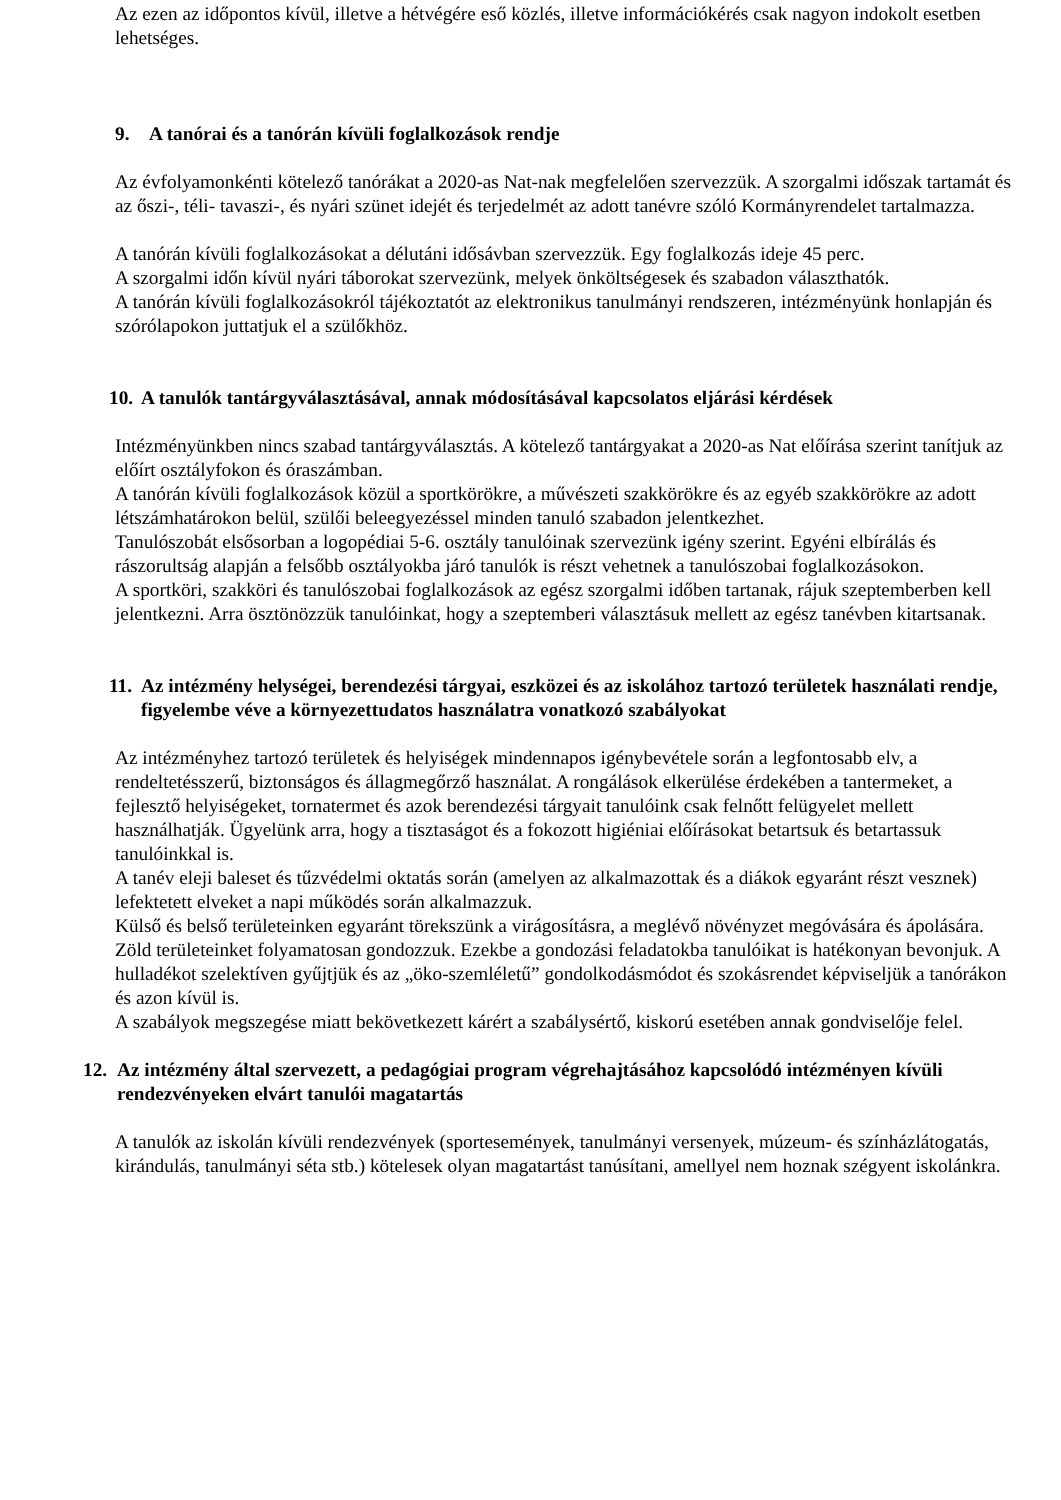Az ezen az időpontos kívül, illetve a hétvégére eső közlés, illetve információkérés csak nagyon indokolt esetben lehetséges.
9. A tanórai és a tanórán kívüli foglalkozások rendje
Az évfolyamonkénti kötelező tanórákat a 2020-as Nat-nak megfelelően szervezzük. A szorgalmi időszak tartamát és az őszi-, téli- tavaszi-, és nyári szünet idejét és terjedelmét az adott tanévre szóló Kormányrendelet tartalmazza.
A tanórán kívüli foglalkozásokat a délutáni idősávban szervezzük. Egy foglalkozás ideje 45 perc.
A szorgalmi időn kívül nyári táborokat szervezünk, melyek önköltségesek és szabadon választhatók.
A tanórán kívüli foglalkozásokról tájékoztatót az elektronikus tanulmányi rendszeren, intézményünk honlapján és szórólapokon juttatjuk el a szülőkhöz.
10. A tanulók tantárgyválasztásával, annak módosításával kapcsolatos eljárási kérdések
Intézményünkben nincs szabad tantárgyválasztás. A kötelező tantárgyakat a 2020-as Nat előírása szerint tanítjuk az előírt osztályfokon és óraszámban.
A tanórán kívüli foglalkozások közül a sportkörökre, a művészeti szakkörökre és az egyéb szakkörökre az adott létszámhatárokon belül, szülői beleegyezéssel minden tanuló szabadon jelentkezhet.
Tanulószobát elsősorban a logopédiai 5-6. osztály tanulóinak szervezünk igény szerint. Egyéni elbírálás és rászorultság alapján a felsőbb osztályokba járó tanulók is részt vehetnek a tanulószobai foglalkozásokon.
A sportköri, szakköri és tanulószobai foglalkozások az egész szorgalmi időben tartanak, rájuk szeptemberben kell jelentkezni. Arra ösztönözzük tanulóinkat, hogy a szeptemberi választásuk mellett az egész tanévben kitartsanak.
11. Az intézmény helységei, berendezési tárgyai, eszközei és az iskolához tartozó területek használati rendje, figyelembe véve a környezettudatos használatra vonatkozó szabályokat
Az intézményhez tartozó területek és helyiségek mindennapos igénybevétele során a legfontosabb elv, a rendeltetésszerű, biztonságos és állagmegőrző használat. A rongálások elkerülése érdekében a tantermeket, a fejlesztő helyiségeket, tornatermet és azok berendezési tárgyait tanulóink csak felnőtt felügyelet mellett használhatják. Ügyelünk arra, hogy a tisztaságot és a fokozott higiéniai előírásokat betartsuk és betartassuk tanulóinkkal is.
A tanév eleji baleset és tűzvédelmi oktatás során (amelyen az alkalmazottak és a diákok egyaránt részt vesznek) lefektetett elveket a napi működés során alkalmazzuk.
Külső és belső területeinken egyaránt törekszünk a virágosításra, a meglévő növényzet megóvására és ápolására. Zöld területeinket folyamatosan gondozzuk. Ezekbe a gondozási feladatokba tanulóikat is hatékonyan bevonjuk. A hulladékot szelektíven gyűjtjük és az „öko-szemléletű” gondolkodásmódot és szokásrendet képviseljük a tanórákon és azon kívül is.
A szabályok megszegése miatt bekövetkezett kárért a szabálysértő, kiskorú esetében annak gondviselője felel.
12. Az intézmény által szervezett, a pedagógiai program végrehajtásához kapcsolódó intézményen kívüli rendezvényeken elvárt tanulói magatartás
A tanulók az iskolán kívüli rendezvények (sportesemények, tanulmányi versenyek, múzeum- és színházlátogatás, kirándulás, tanulmányi séta stb.) kötelesek olyan magatartást tanúsítani, amellyel nem hoznak szégyent iskolánkra.